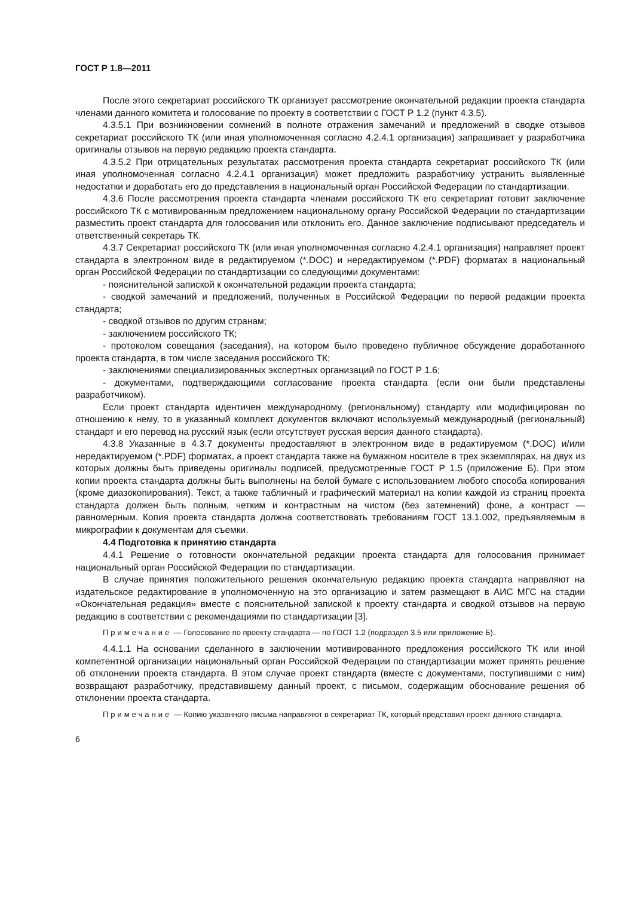ГОСТ Р 1.8—2011
После этого секретариат российского ТК организует рассмотрение окончательной редакции проекта стандарта членами данного комитета и голосование по проекту в соответствии с ГОСТ Р 1.2 (пункт 4.3.5).
4.3.5.1 При возникновении сомнений в полноте отражения замечаний и предложений в сводке отзывов секретариат российского ТК (или иная уполномоченная согласно 4.2.4.1 организация) запрашивает у разработчика оригиналы отзывов на первую редакцию проекта стандарта.
4.3.5.2 При отрицательных результатах рассмотрения проекта стандарта секретариат российского ТК (или иная уполномоченная согласно 4.2.4.1 организация) может предложить разработчику устранить выявленные недостатки и доработать его до представления в национальный орган Российской Федерации по стандартизации.
4.3.6 После рассмотрения проекта стандарта членами российского ТК его секретариат готовит заключение российского ТК с мотивированным предложением национальному органу Российской Федерации по стандартизации разместить проект стандарта для голосования или отклонить его. Данное заключение подписывают председатель и ответственный секретарь ТК.
4.3.7 Секретариат российского ТК (или иная уполномоченная согласно 4.2.4.1 организация) направляет проект стандарта в электронном виде в редактируемом (*.DOC) и нередактируемом (*.PDF) форматах в национальный орган Российской Федерации по стандартизации со следующими документами:
- пояснительной запиской к окончательной редакции проекта стандарта;
- сводкой замечаний и предложений, полученных в Российской Федерации по первой редакции проекта стандарта;
- сводкой отзывов по другим странам;
- заключением российского ТК;
- протоколом совещания (заседания), на котором было проведено публичное обсуждение доработанного проекта стандарта, в том числе заседания российского ТК;
- заключениями специализированных экспертных организаций по ГОСТ Р 1.6;
- документами, подтверждающими согласование проекта стандарта (если они были представлены разработчиком).
Если проект стандарта идентичен международному (региональному) стандарту или модифицирован по отношению к нему, то в указанный комплект документов включают используемый международный (региональный) стандарт и его перевод на русский язык (если отсутствует русская версия данного стандарта).
4.3.8 Указанные в 4.3.7 документы предоставляют в электронном виде в редактируемом (*.DOC) и/или нередактируемом (*.PDF) форматах, а проект стандарта также на бумажном носителе в трех экземплярах, на двух из которых должны быть приведены оригиналы подписей, предусмотренные ГОСТ Р 1.5 (приложение Б). При этом копии проекта стандарта должны быть выполнены на белой бумаге с использованием любого способа копирования (кроме диазокопирования). Текст, а также табличный и графический материал на копии каждой из страниц проекта стандарта должен быть полным, четким и контрастным на чистом (без затемнений) фоне, а контраст — равномерным. Копия проекта стандарта должна соответствовать требованиям ГОСТ 13.1.002, предъявляемым в микрографии к документам для съемки.
4.4 Подготовка к принятию стандарта
4.4.1 Решение о готовности окончательной редакции проекта стандарта для голосования принимает национальный орган Российской Федерации по стандартизации.
В случае принятия положительного решения окончательную редакцию проекта стандарта направляют на издательское редактирование в уполномоченную на это организацию и затем размещают в АИС МГС на стадии «Окончательная редакция» вместе с пояснительной запиской к проекту стандарта и сводкой отзывов на первую редакцию в соответствии с рекомендациями по стандартизации [3].
Примечание — Голосование по проекту стандарта — по ГОСТ 1.2 (подраздел 3.5 или приложение Б).
4.4.1.1 На основании сделанного в заключении мотивированного предложения российского ТК или иной компетентной организации национальный орган Российской Федерации по стандартизации может принять решение об отклонении проекта стандарта. В этом случае проект стандарта (вместе с документами, поступившими с ним) возвращают разработчику, представившему данный проект, с письмом, содержащим обоснование решения об отклонении проекта стандарта.
Примечание — Копию указанного письма направляют в секретариат ТК, который представил проект данного стандарта.
6